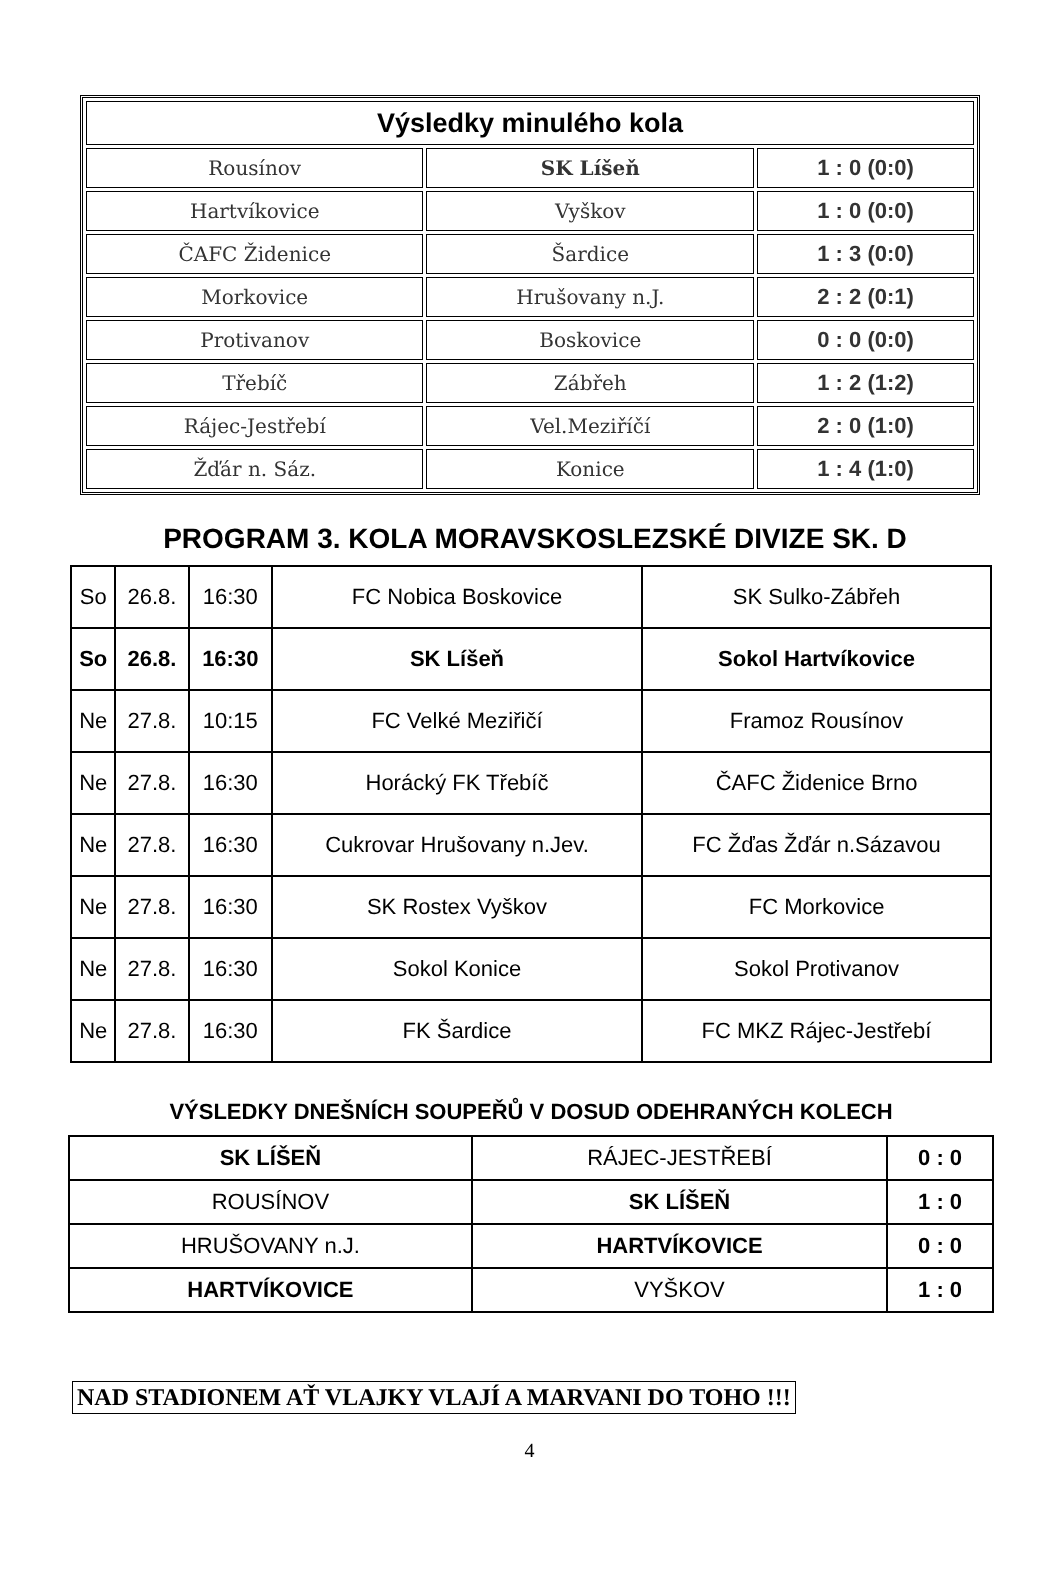| Výsledky minulého kola | | |
| --- | --- | --- |
| Rousínov | SK Líšeň | 1 : 0 (0:0) |
| Hartvíkovice | Vyškov | 1 : 0 (0:0) |
| ČAFC Židenice | Šardice | 1 : 3 (0:0) |
| Morkovice | Hrušovany n.J. | 2 : 2 (0:1) |
| Protivanov | Boskovice | 0 : 0 (0:0) |
| Třebíč | Zábřeh | 1 : 2 (1:2) |
| Rájec-Jestřebí | Vel.Meziříčí | 2 : 0 (1:0) |
| Žďár n. Sáz. | Konice | 1 : 4 (1:0) |
PROGRAM 3. KOLA MORAVSKOSLEZSKÉ DIVIZE SK. D
| So | 26.8. | 16:30 | FC Nobica Boskovice | SK Sulko-Zábřeh |
| So | 26.8. | 16:30 | SK Líšeň | Sokol Hartvíkovice |
| Ne | 27.8. | 10:15 | FC Velké Meziřičí | Framoz Rousínov |
| Ne | 27.8. | 16:30 | Horácký FK Třebíč | ČAFC Židenice Brno |
| Ne | 27.8. | 16:30 | Cukrovar Hrušovany n.Jev. | FC Žďas Žďár n.Sázavou |
| Ne | 27.8. | 16:30 | SK Rostex Vyškov | FC Morkovice |
| Ne | 27.8. | 16:30 | Sokol Konice | Sokol Protivanov |
| Ne | 27.8. | 16:30 | FK Šardice | FC MKZ Rájec-Jestřebí |
VÝSLEDKY DNEŠNÍCH SOUPEŘŮ V DOSUD ODEHRANÝCH KOLECH
| SK LÍŠEŇ | RÁJEC-JESTŘEBÍ | 0 : 0 |
| ROUSÍNOV | SK LÍŠEŇ | 1 : 0 |
| HRUŠOVANY n.J. | HARTVÍKOVICE | 0 : 0 |
| HARTVÍKOVICE | VYŠKOV | 1 : 0 |
NAD STADIONEM AŤ VLAJKY VLAJÍ A MARVANI DO TOHO !!!
4